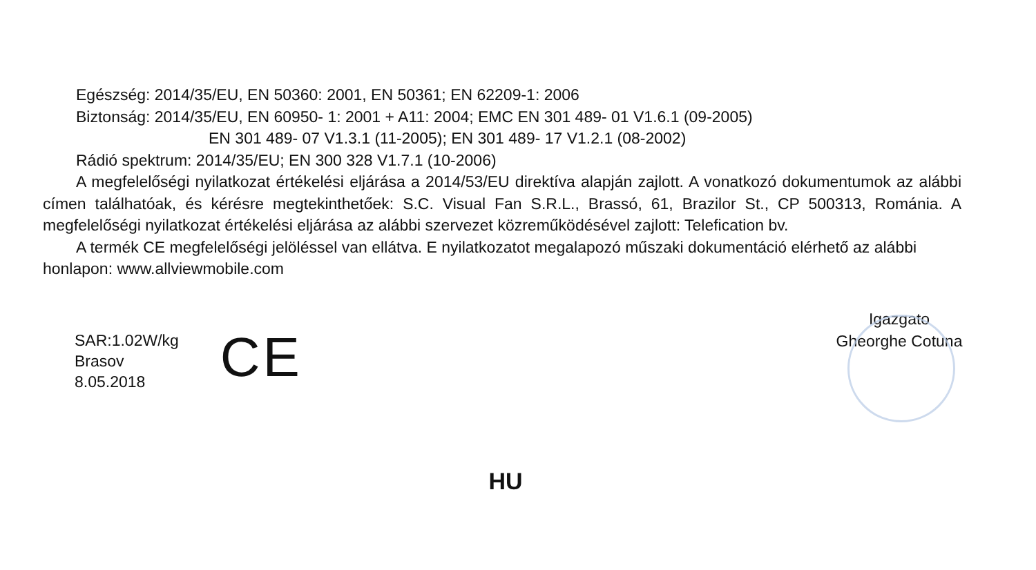Egészség: 2014/35/EU, EN 50360: 2001, EN 50361; EN 62209-1: 2006
Biztonság: 2014/35/EU, EN 60950- 1: 2001 + A11: 2004; EMC EN 301 489- 01 V1.6.1 (09-2005)
EN 301 489- 07 V1.3.1 (11-2005); EN 301 489- 17 V1.2.1 (08-2002)
Rádió spektrum: 2014/35/EU; EN 300 328 V1.7.1 (10-2006)
A megfelelőségi nyilatkozat értékelési eljárása a 2014/53/EU direktíva alapján zajlott. A vonatkozó dokumentumok az alábbi címen találhatóak, és kérésre megtekinthetőek: S.C. Visual Fan S.R.L., Brassó, 61, Brazilor St., CP 500313, Románia. A megfelelőségi nyilatkozat értékelési eljárása az alábbi szervezet közreműködésével zajlott: Telefication bv.
A termék CE megfelelőségi jelöléssel van ellátva. E nyilatkozatot megalapozó műszaki dokumentáció elérhető az alábbi honlapon: www.allviewmobile.com
SAR:1.02W/kg
Brasov
8.05.2018
CE
Igazgato
Gheorghe Cotuna
HU